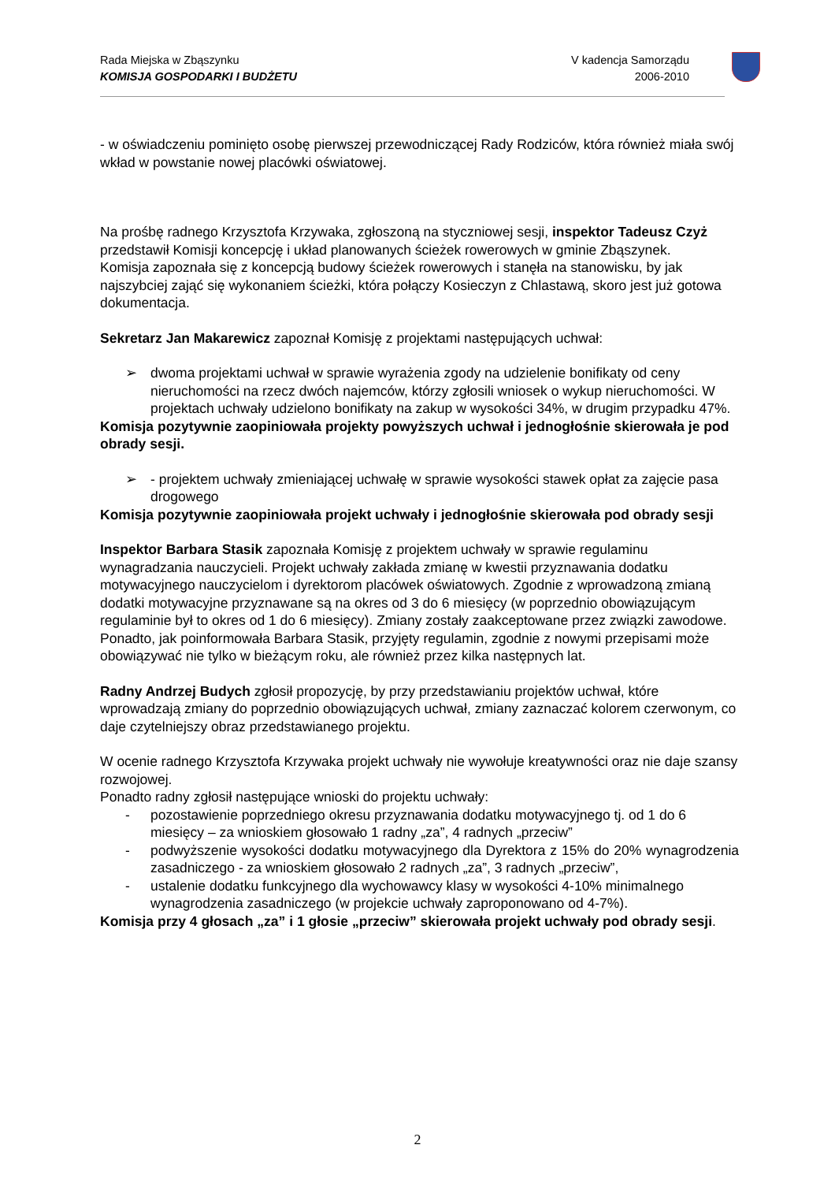Rada Miejska w Zbąszynku
KOMISJA GOSPODARKI I BUDŻETU
V kadencja Samorządu
2006-2010
- w oświadczeniu pominięto osobę pierwszej przewodniczącej Rady Rodziców, która również miała swój wkład w powstanie nowej placówki oświatowej.
Na prośbę radnego Krzysztofa Krzywaka, zgłoszoną na styczniowej sesji, inspektor Tadeusz Czyż przedstawił Komisji koncepcję i układ planowanych ścieżek rowerowych w gminie Zbąszynek.
Komisja zapoznała się z koncepcją budowy ścieżek rowerowych i stanęła na stanowisku, by jak najszybciej zająć się wykonaniem ścieżki, która połączy Kosieczyn z Chlastawą, skoro jest już gotowa dokumentacja.
Sekretarz Jan Makarewicz zapoznał Komisję z projektami następujących uchwał:
➢ dwoma projektami uchwał w sprawie wyrażenia zgody na udzielenie bonifikaty od ceny nieruchomości na rzecz dwóch najemców, którzy zgłosili wniosek o wykup nieruchomości. W projektach uchwały udzielono bonifikaty na zakup w wysokości 34%, w drugim przypadku 47%.
Komisja pozytywnie zaopiniowała projekty powyższych uchwał i jednogłośnie skierowała je pod obrady sesji.
➢ - projektem uchwały zmieniającej uchwałę w sprawie wysokości stawek opłat za zajęcie pasa drogowego
Komisja pozytywnie zaopiniowała projekt uchwały i jednogłośnie skierowała pod obrady sesji
Inspektor Barbara Stasik zapoznała Komisję z projektem uchwały w sprawie regulaminu wynagradzania nauczycieli. Projekt uchwały zakłada zmianę w kwestii przyznawania dodatku motywacyjnego nauczycielom i dyrektorom placówek oświatowych. Zgodnie z wprowadzoną zmianą dodatki motywacyjne przyznawane są na okres od 3 do 6 miesięcy (w poprzednio obowiązującym regulaminie był to okres od 1 do 6 miesięcy). Zmiany zostały zaakceptowane przez związki zawodowe. Ponadto, jak poinformowała Barbara Stasik, przyjęty regulamin, zgodnie z nowymi przepisami może obowiązywać nie tylko w bieżącym roku, ale również przez kilka następnych lat.
Radny Andrzej Budych zgłosił propozycję, by przy przedstawianiu projektów uchwał, które wprowadzają zmiany do poprzednio obowiązujących uchwał, zmiany zaznaczać kolorem czerwonym, co daje czytelniejszy obraz przedstawianego projektu.
W ocenie radnego Krzysztofa Krzywaka projekt uchwały nie wywołuje kreatywności oraz nie daje szansy rozwojowej.
Ponadto radny zgłosił następujące wnioski do projektu uchwały:
- pozostawienie poprzedniego okresu przyznawania dodatku motywacyjnego tj. od 1 do 6 miesięcy – za wnioskiem głosowało 1 radny „za”, 4 radnych „przeciw”
- podwyższenie wysokości dodatku motywacyjnego dla Dyrektora z 15% do 20% wynagrodzenia zasadniczego - za wnioskiem głosowało 2 radnych „za”, 3 radnych „przeciw”,
- ustalenie dodatku funkcyjnego dla wychowawcy klasy w wysokości 4-10% minimalnego wynagrodzenia zasadniczego (w projekcie uchwały zaproponowano od 4-7%).
Komisja przy 4 głosach „za” i 1 głosie „przeciw” skierowała projekt uchwały pod obrady sesji.
2